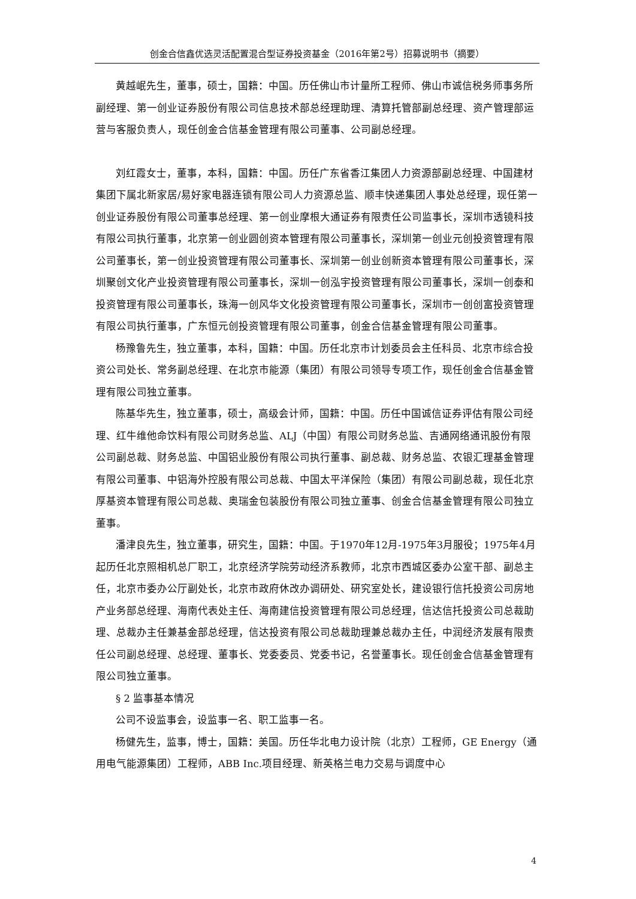创金合信鑫优选灵活配置混合型证券投资基金（2016年第2号）招募说明书（摘要）
黄越岷先生，董事，硕士，国籍：中国。历任佛山市计量所工程师、佛山市诚信税务师事务所副经理、第一创业证券股份有限公司信息技术部总经理助理、清算托管部副总经理、资产管理部运营与客服负责人，现任创金合信基金管理有限公司董事、公司副总经理。
刘红霞女士，董事，本科，国籍：中国。历任广东省香江集团人力资源部副总经理、中国建材集团下属北新家居/易好家电器连锁有限公司人力资源总监、顺丰快递集团人事处总经理，现任第一创业证券股份有限公司董事总经理、第一创业摩根大通证券有限责任公司监事长，深圳市透镜科技有限公司执行董事，北京第一创业圆创资本管理有限公司董事长，深圳第一创业元创投资管理有限公司董事长，第一创业投资管理有限公司董事长、深圳第一创业创新资本管理有限公司董事长，深圳聚创文化产业投资管理有限公司董事长，深圳一创泓宇投资管理有限公司董事长，深圳一创泰和投资管理有限公司董事长，珠海一创风华文化投资管理有限公司董事长，深圳市一创创富投资管理有限公司执行董事，广东恒元创投资管理有限公司董事，创金合信基金管理有限公司董事。
杨豫鲁先生，独立董事，本科，国籍：中国。历任北京市计划委员会主任科员、北京市综合投资公司处长、常务副总经理、在北京市能源（集团）有限公司领导专项工作，现任创金合信基金管理有限公司独立董事。
陈基华先生，独立董事，硕士，高级会计师，国籍：中国。历任中国诚信证券评估有限公司经理、红牛维他命饮料有限公司财务总监、ALJ（中国）有限公司财务总监、吉通网络通讯股份有限公司副总裁、财务总监、中国铝业股份有限公司执行董事、副总裁、财务总监、农银汇理基金管理有限公司董事、中铝海外控股有限公司总裁、中国太平洋保险（集团）有限公司副总裁，现任北京厚基资本管理有限公司总裁、奥瑞金包装股份有限公司独立董事、创金合信基金管理有限公司独立董事。
潘津良先生，独立董事，研究生，国籍：中国。于1970年12月-1975年3月服役；1975年4月起历任北京照相机总厂职工，北京经济学院劳动经济系教师，北京市西城区委办公室干部、副总主任，北京市委办公厅副处长，北京市政府休改办调研处、研究室处长，建设银行信托投资公司房地产业务部总经理、海南代表处主任、海南建信投资管理有限公司总经理，信达信托投资公司总裁助理、总裁办主任兼基金部总经理，信达投资有限公司总裁助理兼总裁办主任，中润经济发展有限责任公司副总经理、总经理、董事长、党委委员、党委书记，名誉董事长。现任创金合信基金管理有限公司独立董事。
§ 2 监事基本情况
公司不设监事会，设监事一名、职工监事一名。
杨健先生，监事，博士，国籍：美国。历任华北电力设计院（北京）工程师，GE Energy（通用电气能源集团）工程师，ABB Inc.项目经理、新英格兰电力交易与调度中心
4